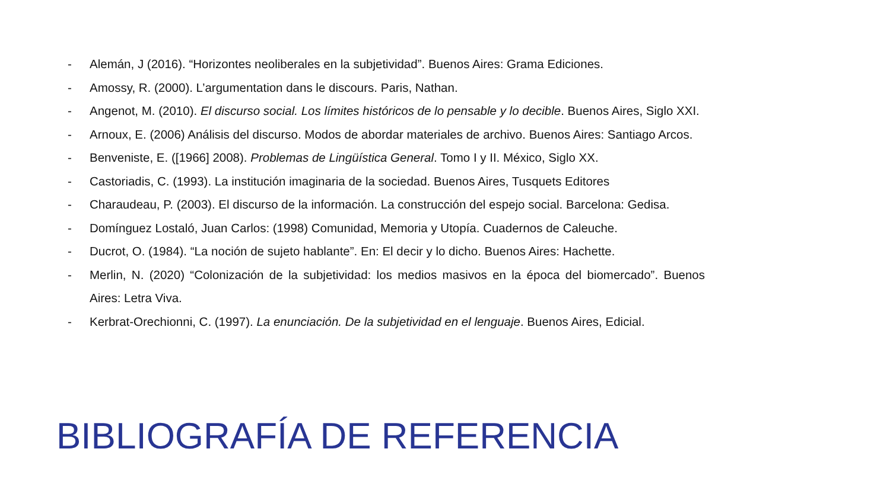- Alemán, J (2016). “Horizontes neoliberales en la subjetividad”. Buenos Aires: Grama Ediciones.
- Amossy, R. (2000). L’argumentation dans le discours. Paris, Nathan.
- Angenot, M. (2010). El discurso social. Los límites históricos de lo pensable y lo decible. Buenos Aires, Siglo XXI.
- Arnoux, E. (2006) Análisis del discurso. Modos de abordar materiales de archivo. Buenos Aires: Santiago Arcos.
- Benveniste, E. ([1966] 2008). Problemas de Lingüística General. Tomo I y II. México, Siglo XX.
- Castoriadis, C. (1993). La institución imaginaria de la sociedad. Buenos Aires, Tusquets Editores
- Charaudeau, P. (2003). El discurso de la información. La construcción del espejo social. Barcelona: Gedisa.
- Domínguez Lostaló, Juan Carlos: (1998) Comunidad, Memoria y Utopía. Cuadernos de Caleuche.
- Ducrot, O. (1984). “La noción de sujeto hablante”. En: El decir y lo dicho. Buenos Aires: Hachette.
- Merlin, N. (2020) “Colonización de la subjetividad: los medios masivos en la época del biomercado”. Buenos Aires: Letra Viva.
- Kerbrat-Orechionni, C. (1997). La enunciación. De la subjetividad en el lenguaje. Buenos Aires, Edicial.
BIBLIOGRAFÍA DE REFERENCIA